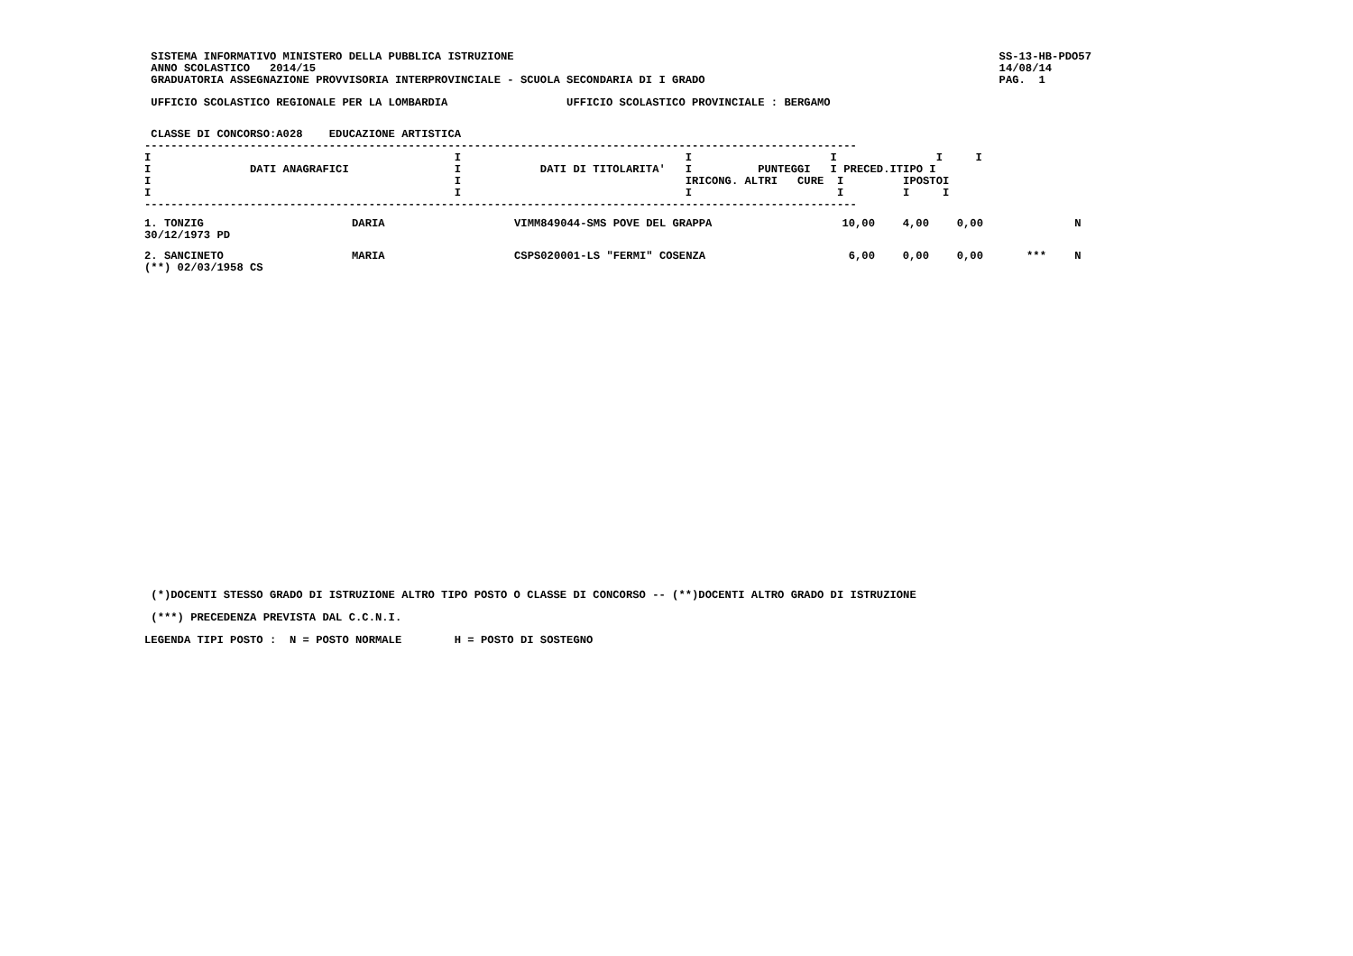SISTEMA INFORMATIVO MINISTERO DELLA PUBBLICA ISTRUZIONE
 ANNO SCOLASTICO   2014/15
 GRADUATORIA ASSEGNAZIONE PROVVISORIA INTERPROVINCIALE - SCUOLA SECONDARIA DI I GRADO
SS-13-HB-PDO57
14/08/14
PAG.  1
 UFFICIO SCOLASTICO REGIONALE PER LA LOMBARDIA                  UFFICIO SCOLASTICO PROVINCIALE : BERGAMO
 CLASSE DI CONCORSO:A028    EDUCAZIONE ARTISTICA
------------------------------------------------------------------------------------------------------------
I                                              I                                  I                     I               I     I
I               DATI ANAGRAFICI                I            DATI DI TITOLARITA'   I          PUNTEGGI   I PRECED.ITIPO I
I                                              I                                  IRICONG. ALTRI   CURE  I         IPOSTOI
I                                              I                                  I                      I         I     I
------------------------------------------------------------------------------------------------------------
| 1. TONZIG 30/12/1973 PD | DARIA | VIMM849044-SMS POVE DEL GRAPPA | 10,00 | 4,00 | 0,00 | | N |
| 2. SANCINETO (**) 02/03/1958 CS | MARIA | CSPS020001-LS "FERMI" COSENZA | 6,00 | 0,00 | 0,00 | *** | N |
 (*)DOCENTI STESSO GRADO DI ISTRUZIONE ALTRO TIPO POSTO O CLASSE DI CONCORSO -- (**)DOCENTI ALTRO GRADO DI ISTRUZIONE
 (***) PRECEDENZA PREVISTA DAL C.C.N.I.
LEGENDA TIPI POSTO :  N = POSTO NORMALE        H = POSTO DI SOSTEGNO